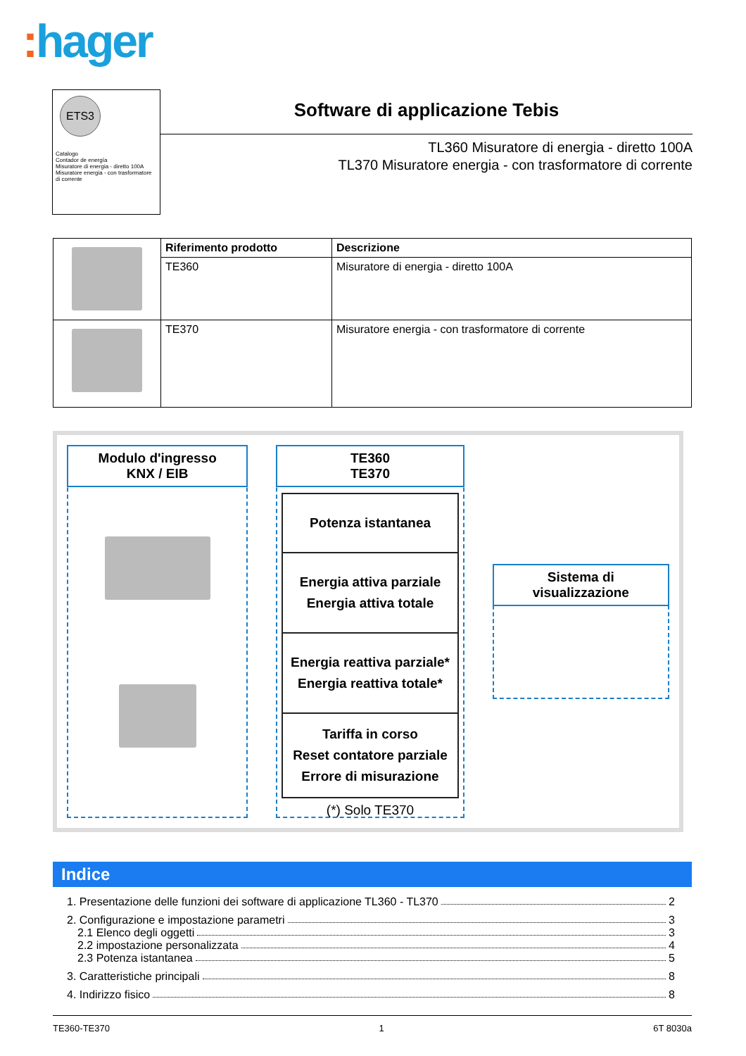: hager
ETS3
Catalogo
Contador de energía
Misuratore di energia - diretto 100A
Misuratore energia - con trasformatore di corrente
Software di applicazione Tebis
TL360 Misuratore di energia - diretto 100A
TL370 Misuratore energia - con trasformatore di corrente
| | Riferimento prodotto | Descrizione |
| | TE360 | Misuratore di energia - diretto 100A |
| | TE370 | Misuratore energia - con trasformatore di corrente |
Modulo d'ingresso
KNX / EIB
TE360
TE370
Potenza istantanea
Energia attiva parziale
Energia attiva totale
Energia reattiva parziale*
Energia reattiva totale*
Tariffa in corso
Reset contatore parziale
Errore di misurazione
(*) Solo TE370
Sistema di visualizzazione
Indice
1. Presentazione delle funzioni dei software di applicazione TL360 - TL370 2
2. Configurazione e impostazione parametri 3
2.1 Elenco degli oggetti 3
2.2 impostazione personalizzata 4
2.3 Potenza istantanea 5
3. Caratteristiche principali 8
4. Indirizzo fisico 8
TE360-TE370 1 6T 8030a